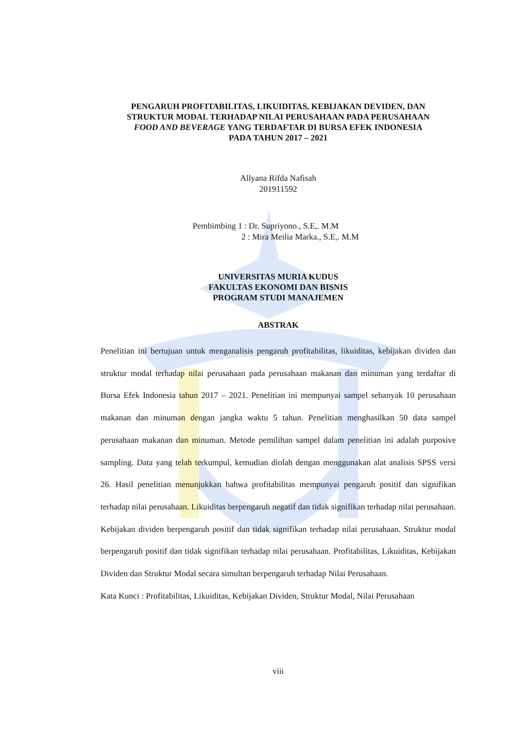PENGARUH PROFITABILITAS, LIKUIDITAS, KEBIJAKAN DEVIDEN, DAN
STRUKTUR MODAL TERHADAP NILAI PERUSAHAAN PADA PERUSAHAAN
FOOD AND BEVERAGE YANG TERDAFTAR DI BURSA EFEK INDONESIA
PADA TAHUN 2017 – 2021
Allyana Rifda Nafisah
201911592
Pembimbing 1 : Dr. Supriyono., S.E,. M.M
2 : Mira Meilia Marka., S.E,. M.M
UNIVERSITAS MURIA KUDUS
FAKULTAS EKONOMI DAN BISNIS
PROGRAM STUDI MANAJEMEN
ABSTRAK
Penelitian ini bertujuan untuk menganalisis pengaruh profitabilitas, likuiditas, kebijakan dividen dan struktur modal terhadap nilai perusahaan pada perusahaan makanan dan minuman yang terdaftar di Bursa Efek Indonesia tahun 2017 – 2021. Penelitian ini mempunyai sampel sebanyak 10 perusahaan makanan dan minuman dengan jangka waktu 5 tahun. Penelitian menghasilkan 50 data sampel perusahaan makanan dan minuman. Metode pemilihan sampel dalam penelitian ini adalah purposive sampling. Data yang telah terkumpul, kemudian diolah dengan menggunakan alat analisis SPSS versi 26. Hasil penelitian menunjukkan bahwa profitabilitas mempunyai pengaruh positif dan signifikan terhadap nilai perusahaan. Likuiditas berpengaruh negatif dan tidak signifikan terhadap nilai perusahaan. Kebijakan dividen berpengaruh positif dan tidak signifikan terhadap nilai perusahaan. Struktur modal berpengaruh positif dan tidak signifikan terhadap nilai perusahaan. Profitabilitas, Likuiditas, Kebijakan Dividen dan Struktur Modal secara simultan berpengaruh terhadap Nilai Perusahaan.
Kata Kunci : Profitabilitas, Likuiditas, Kebijakan Dividen, Struktur Modal, Nilai Perusahaan
viii